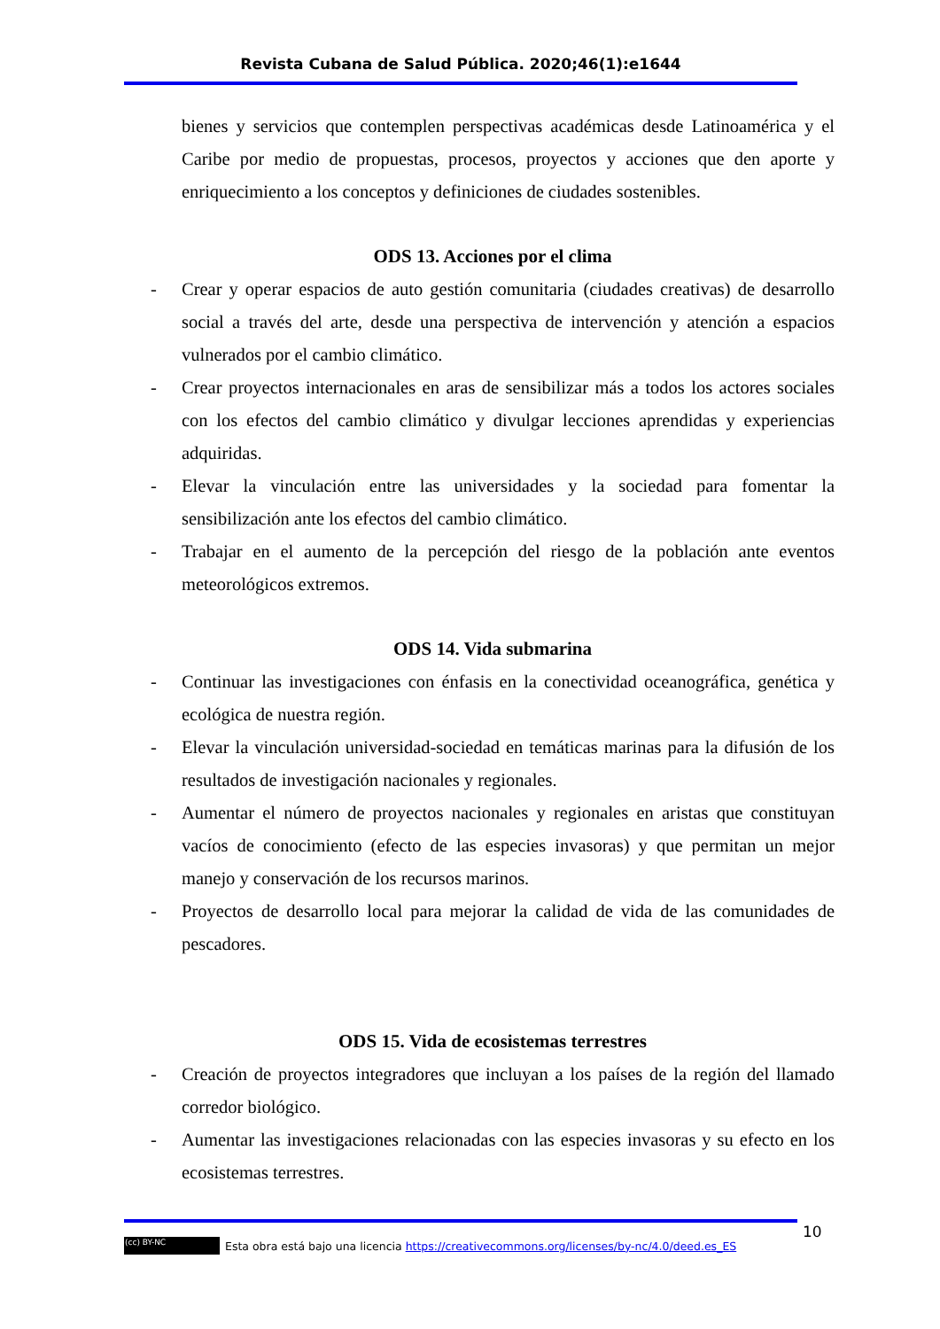Revista Cubana de Salud Pública. 2020;46(1):e1644
bienes y servicios que contemplen perspectivas académicas desde Latinoamérica y el Caribe por medio de propuestas, procesos, proyectos y acciones que den aporte y enriquecimiento a los conceptos y definiciones de ciudades sostenibles.
ODS 13. Acciones por el clima
- Crear y operar espacios de auto gestión comunitaria (ciudades creativas) de desarrollo social a través del arte, desde una perspectiva de intervención y atención a espacios vulnerados por el cambio climático.
- Crear proyectos internacionales en aras de sensibilizar más a todos los actores sociales con los efectos del cambio climático y divulgar lecciones aprendidas y experiencias adquiridas.
- Elevar la vinculación entre las universidades y la sociedad para fomentar la sensibilización ante los efectos del cambio climático.
- Trabajar en el aumento de la percepción del riesgo de la población ante eventos meteorológicos extremos.
ODS 14. Vida submarina
- Continuar las investigaciones con énfasis en la conectividad oceanográfica, genética y ecológica de nuestra región.
- Elevar la vinculación universidad-sociedad en temáticas marinas para la difusión de los resultados de investigación nacionales y regionales.
- Aumentar el número de proyectos nacionales y regionales en aristas que constituyan vacíos de conocimiento (efecto de las especies invasoras) y que permitan un mejor manejo y conservación de los recursos marinos.
- Proyectos de desarrollo local para mejorar la calidad de vida de las comunidades de pescadores.
ODS 15. Vida de ecosistemas terrestres
- Creación de proyectos integradores que incluyan a los países de la región del llamado corredor biológico.
- Aumentar las investigaciones relacionadas con las especies invasoras y su efecto en los ecosistemas terrestres.
10
(cc) BY-NC Esta obra está bajo una licencia https://creativecommons.org/licenses/by-nc/4.0/deed.es_ES